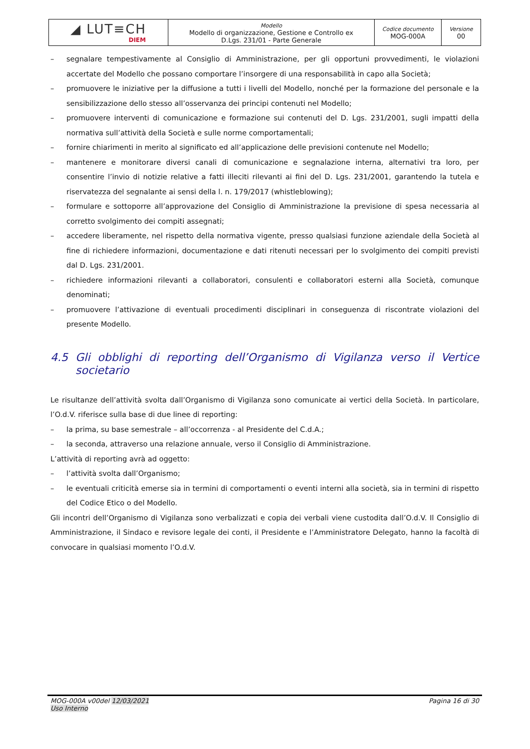| ◢ LUT≡CH DIEM | Modello Modello di organizzazione, Gestione e Controllo ex D.Lgs. 231/01 - Parte Generale | Codice documento MOG-000A | Versione 00 |
– segnalare tempestivamente al Consiglio di Amministrazione, per gli opportuni provvedimenti, le violazioni accertate del Modello che possano comportare l’insorgere di una responsabilità in capo alla Società;
– promuovere le iniziative per la diffusione a tutti i livelli del Modello, nonché per la formazione del personale e la sensibilizzazione dello stesso all’osservanza dei principi contenuti nel Modello;
– promuovere interventi di comunicazione e formazione sui contenuti del D. Lgs. 231/2001, sugli impatti della normativa sull’attività della Società e sulle norme comportamentali;
– fornire chiarimenti in merito al significato ed all’applicazione delle previsioni contenute nel Modello;
– mantenere e monitorare diversi canali di comunicazione e segnalazione interna, alternativi tra loro, per consentire l’invio di notizie relative a fatti illeciti rilevanti ai fini del D. Lgs. 231/2001, garantendo la tutela e riservatezza del segnalante ai sensi della l. n. 179/2017 (whistleblowing);
– formulare e sottoporre all’approvazione del Consiglio di Amministrazione la previsione di spesa necessaria al corretto svolgimento dei compiti assegnati;
– accedere liberamente, nel rispetto della normativa vigente, presso qualsiasi funzione aziendale della Società al fine di richiedere informazioni, documentazione e dati ritenuti necessari per lo svolgimento dei compiti previsti dal D. Lgs. 231/2001.
– richiedere informazioni rilevanti a collaboratori, consulenti e collaboratori esterni alla Società, comunque denominati;
– promuovere l’attivazione di eventuali procedimenti disciplinari in conseguenza di riscontrate violazioni del presente Modello.
4.5 Gli obblighi di reporting dell’Organismo di Vigilanza verso il Vertice societario
Le risultanze dell’attività svolta dall’Organismo di Vigilanza sono comunicate ai vertici della Società. In particolare, l’O.d.V. riferisce sulla base di due linee di reporting:
– la prima, su base semestrale – all’occorrenza - al Presidente del C.d.A.;
– la seconda, attraverso una relazione annuale, verso il Consiglio di Amministrazione.
L’attività di reporting avrà ad oggetto:
– l’attività svolta dall’Organismo;
– le eventuali criticità emerse sia in termini di comportamenti o eventi interni alla società, sia in termini di rispetto del Codice Etico o del Modello.
Gli incontri dell’Organismo di Vigilanza sono verbalizzati e copia dei verbali viene custodita dall’O.d.V. Il Consiglio di Amministrazione, il Sindaco e revisore legale dei conti, il Presidente e l’Amministratore Delegato, hanno la facoltà di convocare in qualsiasi momento l’O.d.V.
MOG-000A v00del 12/03/2021
Uso Interno
Pagina 16 di 30